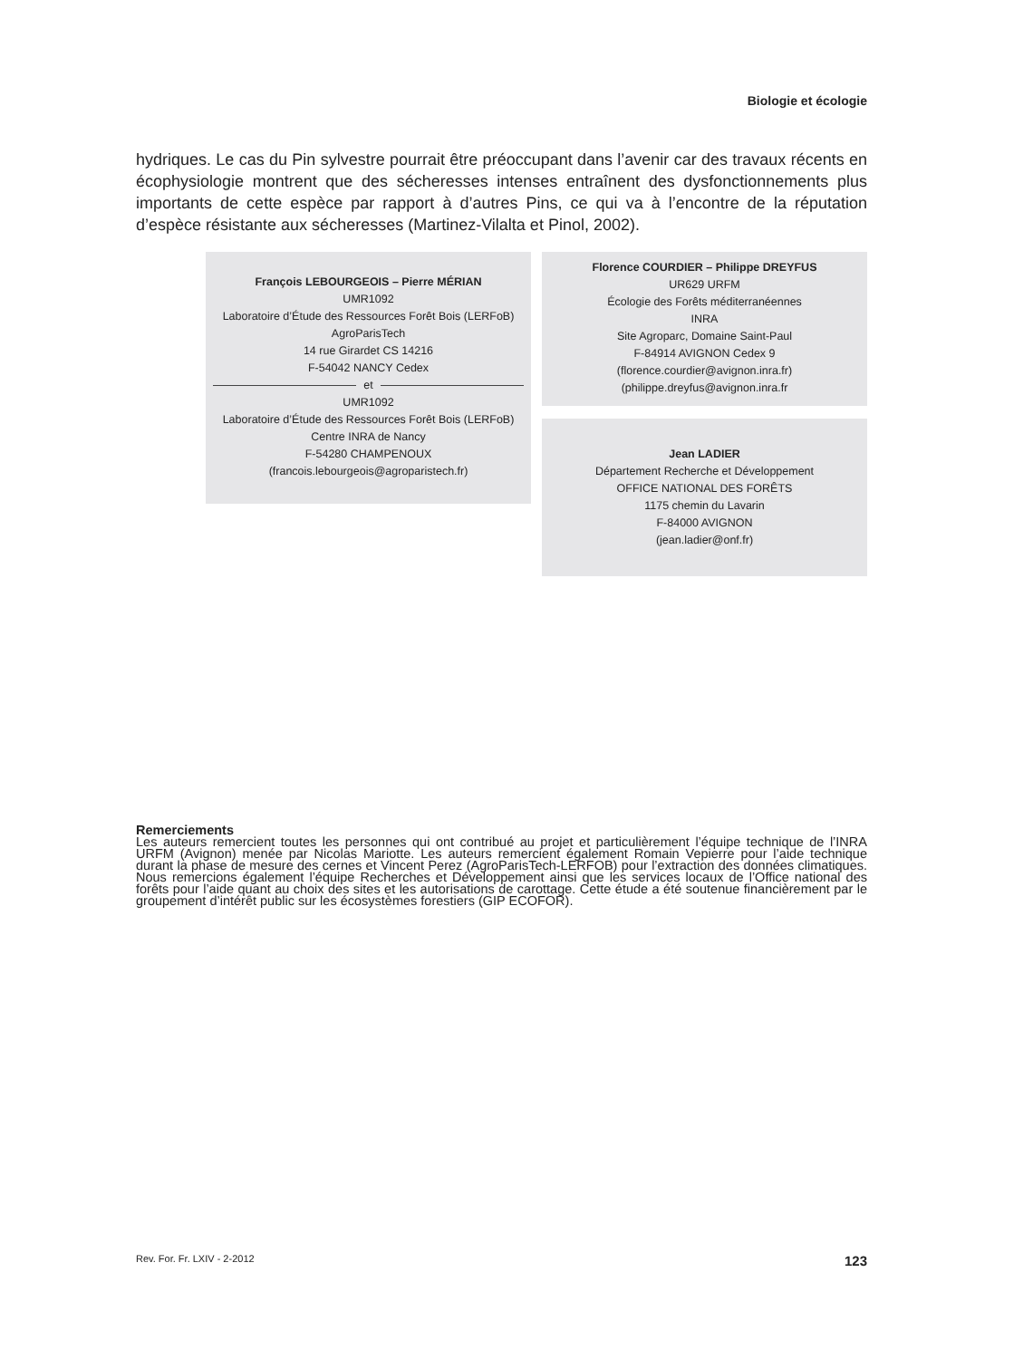Biologie et écologie
hydriques. Le cas du Pin sylvestre pourrait être préoccupant dans l’avenir car des travaux récents en écophysiologie montrent que des sécheresses intenses entraînent des dysfonctionnements plus importants de cette espèce par rapport à d’autres Pins, ce qui va à l’encontre de la réputation d’espèce résistante aux sécheresses (Martinez-Vilalta et Pinol, 2002).
François LEBOURGEOIS – Pierre MÉRIAN
UMR1092
Laboratoire d’Étude des Ressources Forêt Bois (LERFoB)
AgroParisTech
14 rue Girardet CS 14216
F-54042 NANCY Cedex
et
UMR1092
Laboratoire d’Étude des Ressources Forêt Bois (LERFoB)
Centre INRA de Nancy
F-54280 CHAMPENOUX
(francois.lebourgeois@agroparistech.fr)
Florence COURDIER – Philippe DREYFUS
UR629 URFM
Écologie des Forêts méditerranéennes
INRA
Site Agroparc, Domaine Saint-Paul
F-84914 AVIGNON Cedex 9
(florence.courdier@avignon.inra.fr)
(philippe.dreyfus@avignon.inra.fr
Jean LADIER
Département Recherche et Développement
OFFICE NATIONAL DES FORÊTS
1175 chemin du Lavarin
F-84000 AVIGNON
(jean.ladier@onf.fr)
Remerciements
Les auteurs remercient toutes les personnes qui ont contribué au projet et particulièrement l’équipe technique de l’INRA URFM (Avignon) menée par Nicolas Mariotte. Les auteurs remercient également Romain Vepierre pour l’aide technique durant la phase de mesure des cernes et Vincent Perez (AgroParisTech-LERFOB) pour l’extraction des données climatiques. Nous remercions également l’équipe Recherches et Développement ainsi que les services locaux de l’Office national des forêts pour l’aide quant au choix des sites et les autorisations de carottage. Cette étude a été soutenue financièrement par le groupement d’intérêt public sur les écosystèmes forestiers (GIP ECOFOR).
Rev. For. Fr. LXIV - 2-2012 123